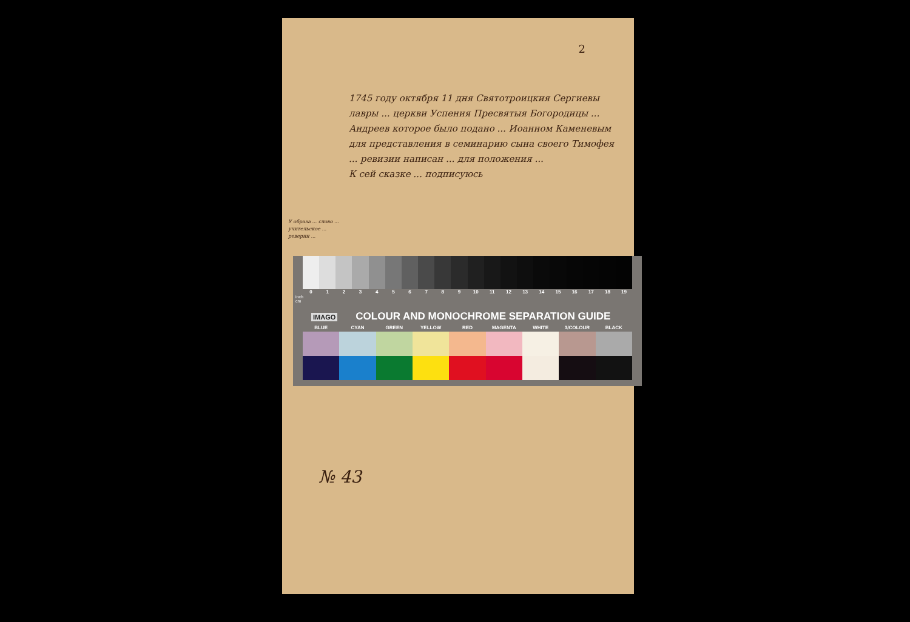2
1745 году октября 11 дня Святотроицкия Сергиевы лавры ... церкви Успения Пресвятыя Богородицы ... Андреев которое было подано ... Иоанном Каменевым для представления в семинарию сына своего Тимофея ... ревизии написан ... для положения ...
К сей сказке ... подписуюсь
У образа ... слово ... учительское ... реверии ...
0 1 2 3 4 5 6 7 8 9 10 11 12 13 14 15 16 17 18 19
inch
cm
IMAGO COLOUR AND MONOCHROME SEPARATION GUIDE
BLUE CYAN GREEN YELLOW RED MAGENTA WHITE 3/COLOUR BLACK
№ 43